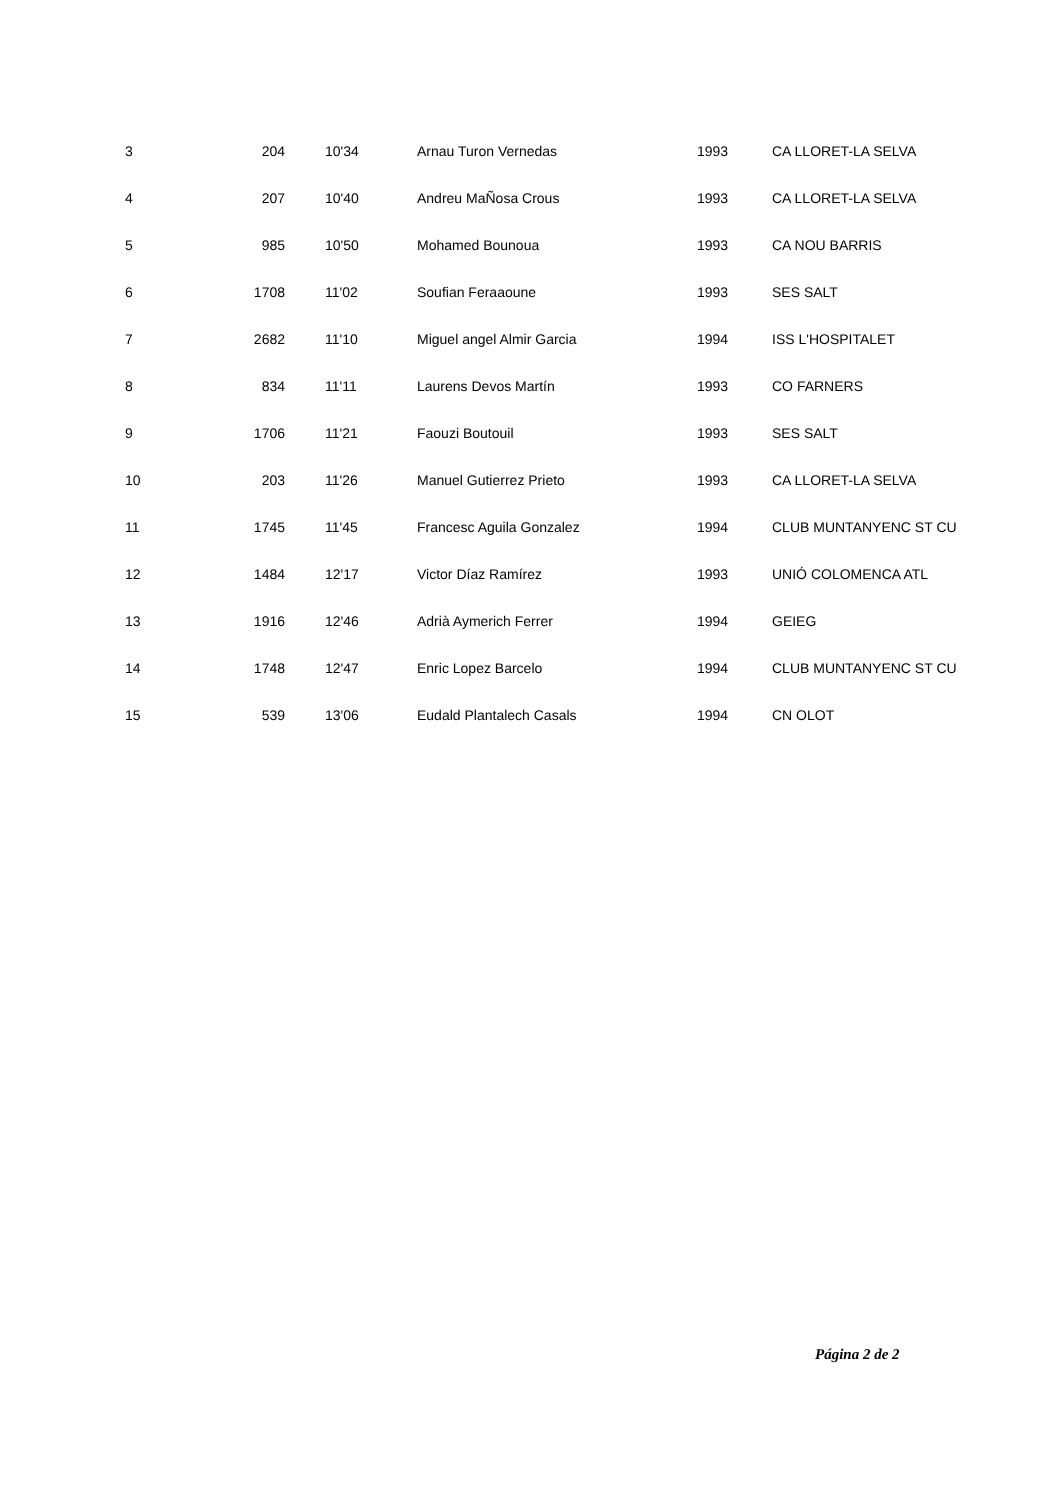| 3 | 204 | 10'34 | Arnau Turon Vernedas | 1993 | CA LLORET-LA SELVA |
| 4 | 207 | 10'40 | Andreu MaÑosa Crous | 1993 | CA LLORET-LA SELVA |
| 5 | 985 | 10'50 | Mohamed Bounoua | 1993 | CA NOU BARRIS |
| 6 | 1708 | 11'02 | Soufian Feraaoune | 1993 | SES SALT |
| 7 | 2682 | 11'10 | Miguel angel Almir Garcia | 1994 | ISS L'HOSPITALET |
| 8 | 834 | 11'11 | Laurens Devos Martín | 1993 | CO FARNERS |
| 9 | 1706 | 11'21 | Faouzi Boutouil | 1993 | SES SALT |
| 10 | 203 | 11'26 | Manuel Gutierrez Prieto | 1993 | CA LLORET-LA SELVA |
| 11 | 1745 | 11'45 | Francesc Aguila Gonzalez | 1994 | CLUB MUNTANYENC ST CU |
| 12 | 1484 | 12'17 | Victor Díaz Ramírez | 1993 | UNIÓ COLOMENCA ATL |
| 13 | 1916 | 12'46 | Adrià Aymerich Ferrer | 1994 | GEIEG |
| 14 | 1748 | 12'47 | Enric Lopez Barcelo | 1994 | CLUB MUNTANYENC ST CU |
| 15 | 539 | 13'06 | Eudald Plantalech Casals | 1994 | CN OLOT |
Página 2 de 2